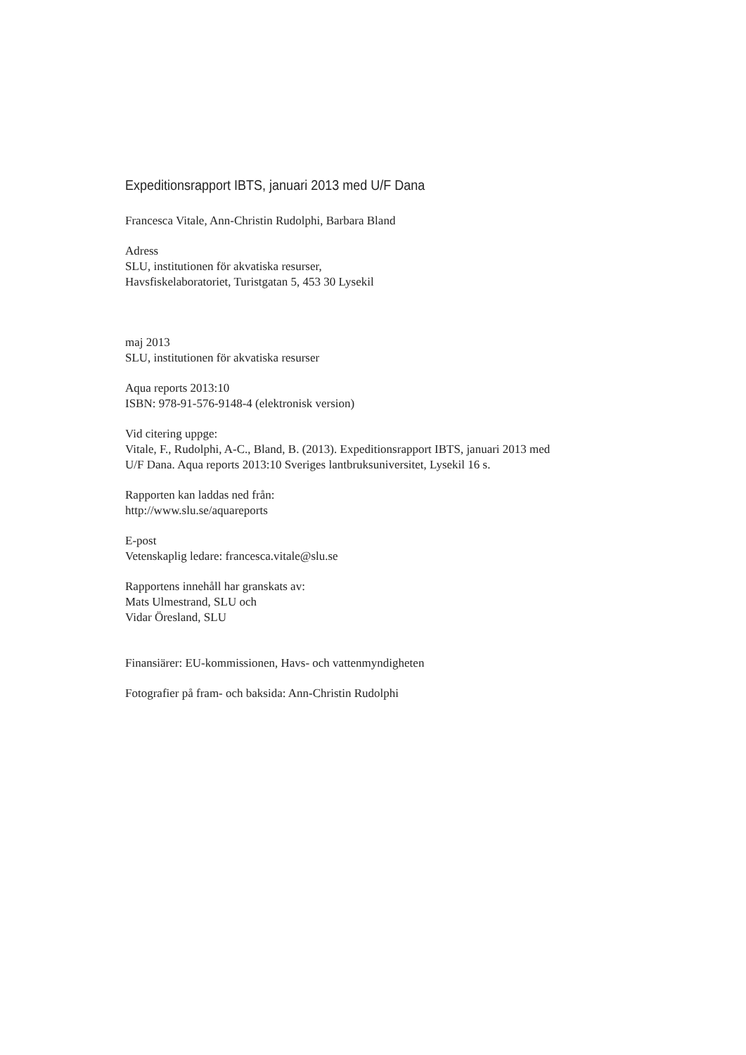Expeditionsrapport IBTS, januari 2013 med U/F Dana
Francesca Vitale, Ann-Christin Rudolphi, Barbara Bland
Adress
SLU, institutionen för akvatiska resurser,
Havsfiskelaboratoriet, Turistgatan 5, 453 30 Lysekil
maj 2013
SLU, institutionen för akvatiska resurser
Aqua reports 2013:10
ISBN: 978-91-576-9148-4 (elektronisk version)
Vid citering uppge:
Vitale, F., Rudolphi, A-C., Bland, B. (2013). Expeditionsrapport IBTS, januari 2013 med
U/F Dana. Aqua reports 2013:10 Sveriges lantbruksuniversitet, Lysekil 16 s.
Rapporten kan laddas ned från:
http://www.slu.se/aquareports
E-post
Vetenskaplig ledare: francesca.vitale@slu.se
Rapportens innehåll har granskats av:
Mats Ulmestrand, SLU och
Vidar Öresland, SLU
Finansiärer: EU-kommissionen, Havs- och vattenmyndigheten
Fotografier på fram- och baksida: Ann-Christin Rudolphi